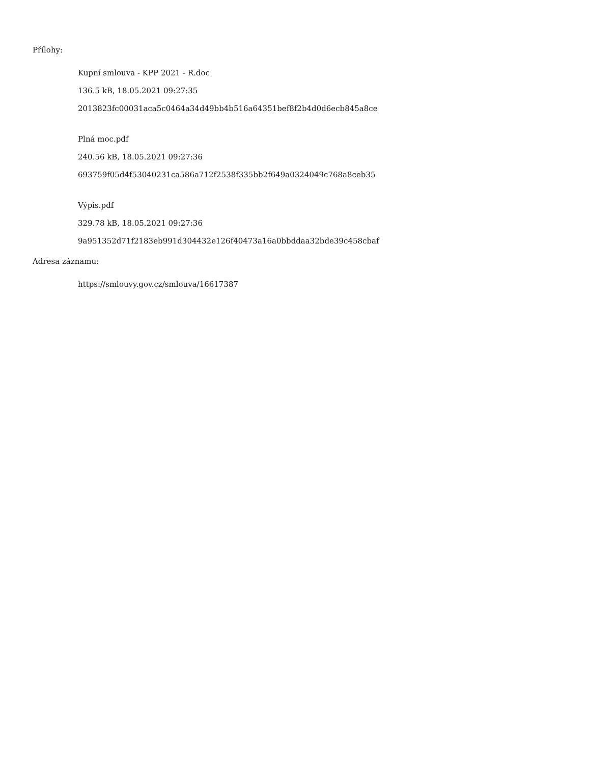Přílohy:
Kupní smlouva - KPP 2021 - R.doc
136.5 kB, 18.05.2021 09:27:35
2013823fc00031aca5c0464a34d49bb4b516a64351bef8f2b4d0d6ecb845a8ce
Plná moc.pdf
240.56 kB, 18.05.2021 09:27:36
693759f05d4f53040231ca586a712f2538f335bb2f649a0324049c768a8ceb35
Výpis.pdf
329.78 kB, 18.05.2021 09:27:36
9a951352d71f2183eb991d304432e126f40473a16a0bbddaa32bde39c458cbaf
Adresa záznamu:
https://smlouvy.gov.cz/smlouva/16617387